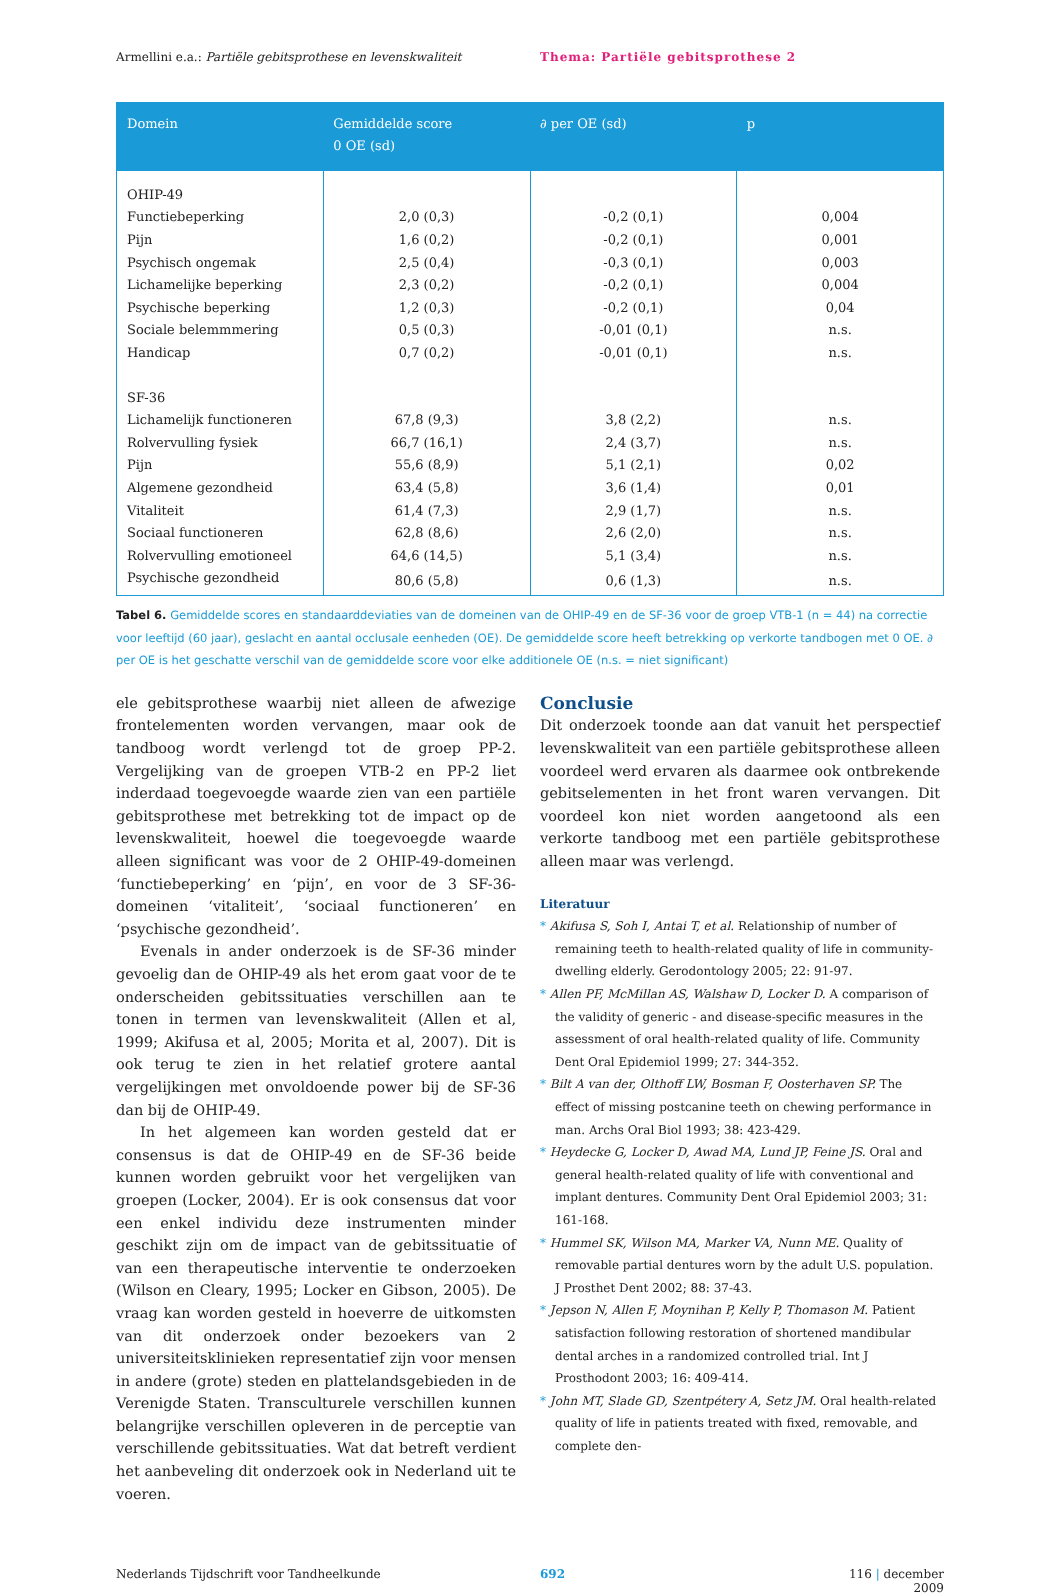Armellini e.a.: Partiële gebitsprothese en levenskwaliteit Thema: Partiële gebitsprothese 2
| Domein | Gemiddelde score 0 OE (sd) | ∂ per OE (sd) | p |
| --- | --- | --- | --- |
| OHIP-49 | | | |
| Functiebeperking | 2,0 (0,3) | -0,2 (0,1) | 0,004 |
| Pijn | 1,6 (0,2) | -0,2 (0,1) | 0,001 |
| Psychisch ongemak | 2,5 (0,4) | -0,3 (0,1) | 0,003 |
| Lichamelijke beperking | 2,3 (0,2) | -0,2 (0,1) | 0,004 |
| Psychische beperking | 1,2 (0,3) | -0,2 (0,1) | 0,04 |
| Sociale belemmmering | 0,5 (0,3) | -0,01 (0,1) | n.s. |
| Handicap | 0,7 (0,2) | -0,01 (0,1) | n.s. |
| SF-36 | | | |
| Lichamelijk functioneren | 67,8 (9,3) | 3,8 (2,2) | n.s. |
| Rolvervulling fysiek | 66,7 (16,1) | 2,4 (3,7) | n.s. |
| Pijn | 55,6 (8,9) | 5,1 (2,1) | 0,02 |
| Algemene gezondheid | 63,4 (5,8) | 3,6 (1,4) | 0,01 |
| Vitaliteit | 61,4 (7,3) | 2,9 (1,7) | n.s. |
| Sociaal functioneren | 62,8 (8,6) | 2,6 (2,0) | n.s. |
| Rolvervulling emotioneel | 64,6 (14,5) | 5,1 (3,4) | n.s. |
| Psychische gezondheid | 80,6 (5,8) | 0,6 (1,3) | n.s. |
Tabel 6. Gemiddelde scores en standaarddeviaties van de domeinen van de OHIP-49 en de SF-36 voor de groep VTB-1 (n = 44) na correctie voor leeftijd (60 jaar), geslacht en aantal occlusale eenheden (OE). De gemiddelde score heeft betrekking op verkorte tandbogen met 0 OE. ∂ per OE is het geschatte verschil van de gemiddelde score voor elke additionele OE (n.s. = niet significant)
ele gebitsprothese waarbij niet alleen de afwezige frontelementen worden vervangen, maar ook de tandboog wordt verlengd tot de groep PP-2. Vergelijking van de groepen VTB-2 en PP-2 liet inderdaad toegevoegde waarde zien van een partiële gebitsprothese met betrekking tot de impact op de levenskwaliteit, hoewel die toegevoegde waarde alleen significant was voor de 2 OHIP-49-domeinen ‘functiebeperking’ en ‘pijn’, en voor de 3 SF-36-domeinen ‘vitaliteit’, ‘sociaal functioneren’ en ‘psychische gezondheid’.
Evenals in ander onderzoek is de SF-36 minder gevoelig dan de OHIP-49 als het erom gaat voor de te onderscheiden gebitssituaties verschillen aan te tonen in termen van levenskwaliteit (Allen et al, 1999; Akifusa et al, 2005; Morita et al, 2007). Dit is ook terug te zien in het relatief grotere aantal vergelijkingen met onvoldoende power bij de SF-36 dan bij de OHIP-49.
In het algemeen kan worden gesteld dat er consensus is dat de OHIP-49 en de SF-36 beide kunnen worden gebruikt voor het vergelijken van groepen (Locker, 2004). Er is ook consensus dat voor een enkel individu deze instrumenten minder geschikt zijn om de impact van de gebitssituatie of van een therapeutische interventie te onderzoeken (Wilson en Cleary, 1995; Locker en Gibson, 2005). De vraag kan worden gesteld in hoeverre de uitkomsten van dit onderzoek onder bezoekers van 2 universiteitsklinieken representatief zijn voor mensen in andere (grote) steden en plattelandsgebieden in de Verenigde Staten. Transculturele verschillen kunnen belangrijke verschillen opleveren in de perceptie van verschillende gebitssituaties. Wat dat betreft verdient het aanbeveling dit onderzoek ook in Nederland uit te voeren.
Conclusie
Dit onderzoek toonde aan dat vanuit het perspectief levenskwaliteit van een partiële gebitsprothese alleen voordeel werd ervaren als daarmee ook ontbrekende gebitselementen in het front waren vervangen. Dit voordeel kon niet worden aangetoond als een verkorte tandboog met een partiële gebitsprothese alleen maar was verlengd.
Literatuur
* Akifusa S, Soh I, Antai T, et al. Relationship of number of remaining teeth to health-related quality of life in community-dwelling elderly. Gerodontology 2005; 22: 91-97.
* Allen PF, McMillan AS, Walshaw D, Locker D. A comparison of the validity of generic - and disease-specific measures in the assessment of oral health-related quality of life. Community Dent Oral Epidemiol 1999; 27: 344-352.
* Bilt A van der, Olthoff LW, Bosman F, Oosterhaven SP. The effect of missing postcanine teeth on chewing performance in man. Archs Oral Biol 1993; 38: 423-429.
* Heydecke G, Locker D, Awad MA, Lund JP, Feine JS. Oral and general health-related quality of life with conventional and implant dentures. Community Dent Oral Epidemiol 2003; 31: 161-168.
* Hummel SK, Wilson MA, Marker VA, Nunn ME. Quality of removable partial dentures worn by the adult U.S. population. J Prosthet Dent 2002; 88: 37-43.
* Jepson N, Allen F, Moynihan P, Kelly P, Thomason M. Patient satisfaction following restoration of shortened mandibular dental arches in a randomized controlled trial. Int J Prosthodont 2003; 16: 409-414.
* John MT, Slade GD, Szentpétery A, Setz JM. Oral health-related quality of life in patients treated with fixed, removable, and complete den-
Nederlands Tijdschrift voor Tandheelkunde 692 116 | december 2009